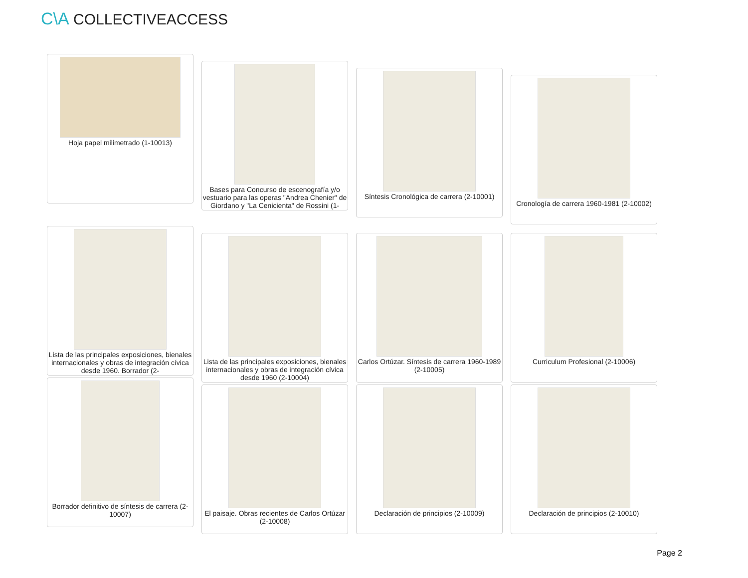C\A COLLECTIVEACCESS
Hoja papel milimetrado (1-10013)
Bases para Concurso de escenografía y/o vestuario para las operas "Andrea Chenier" de Giordano y "La Cenicienta" de Rossini (1-
Síntesis Cronológica de carrera (2-10001)
Cronología de carrera 1960-1981 (2-10002)
Lista de las principales exposiciones, bienales internacionales y obras de integración cívica desde 1960. Borrador (2-
Lista de las principales exposiciones, bienales internacionales y obras de integración cívica desde 1960 (2-10004)
Carlos Ortúzar. Síntesis de carrera 1960-1989 (2-10005)
Curriculum Profesional (2-10006)
Borrador definitivo de síntesis de carrera (2-10007)
El paisaje. Obras recientes de Carlos Ortúzar (2-10008)
Declaración de principios (2-10009)
Declaración de principios (2-10010)
Page 2